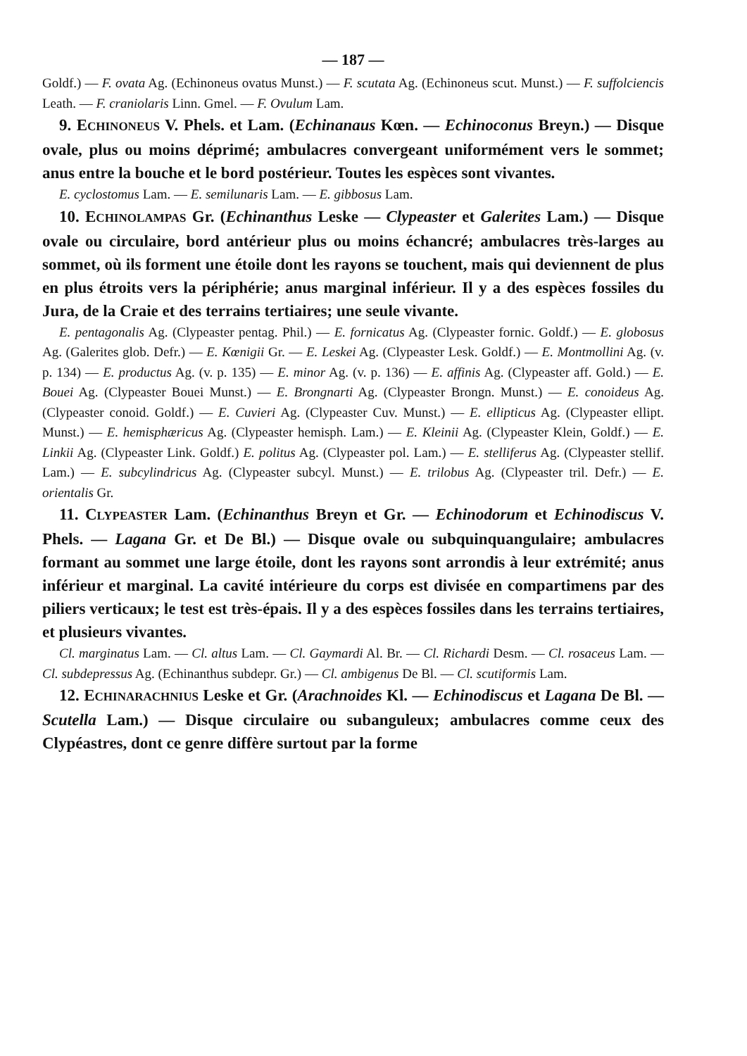— 187 —
Goldf.) — F. ovata Ag. (Echinoneus ovatus Munst.) — F. scutata Ag. (Echinoneus scut. Munst.) — F. suffolciencis Leath. — F. craniolaris Linn. Gmel. — F. Ovulum Lam.
9. ECHINONEUS V. Phels. et Lam. (Echinanaus Kœn. — Echinoconus Breyn.) — Disque ovale, plus ou moins déprimé; ambulacres convergeant uniformément vers le sommet; anus entre la bouche et le bord postérieur. Toutes les espèces sont vivantes.
E. cyclostomus Lam. — E. semilunaris Lam. — E. gibbosus Lam.
10. ECHINOLAMPAS Gr. (Echinanthus Leske — Clypeaster et Galerites Lam.) — Disque ovale ou circulaire, bord antérieur plus ou moins échancré; ambulacres très-larges au sommet, où ils forment une étoile dont les rayons se touchent, mais qui deviennent de plus en plus étroits vers la périphérie; anus marginal inférieur. Il y a des espèces fossiles du Jura, de la Craie et des terrains tertiaires; une seule vivante.
E. pentagonalis Ag. (Clypeaster pentag. Phil.) — E. fornicatus Ag. (Clypeaster fornic. Goldf.) — E. globosus Ag. (Galerites glob. Defr.) — E. Kœnigii Gr. — E. Leskei Ag. (Clypeaster Lesk. Goldf.) — E. Montmollini Ag. (v. p. 134) — E. productus Ag. (v. p. 135) — E. minor Ag. (v. p. 136) — E. affinis Ag. (Clypeaster aff. Gold.) — E. Bouei Ag. (Clypeaster Bouei Munst.) — E. Brongnarti Ag. (Clypeaster Brongn. Munst.) — E. conoideus Ag. (Clypeaster conoid. Goldf.) — E. Cuvieri Ag. (Clypeaster Cuv. Munst.) — E. ellipticus Ag. (Clypeaster ellipt. Munst.) — E. hemisphæricus Ag. (Clypeaster hemisph. Lam.) — E. Kleinii Ag. (Clypeaster Klein, Goldf.) — E. Linkii Ag. (Clypeaster Link. Goldf.) E. politus Ag. (Clypeaster pol. Lam.) — E. stelliferus Ag. (Clypeaster stellif. Lam.) — E. subcylindricus Ag. (Clypeaster subcyl. Munst.) — E. trilobus Ag. (Clypeaster tril. Defr.) — E. orientalis Gr.
11. CLYPEASTER Lam. (Echinanthus Breyn et Gr. — Echinodorum et Echinodiscus V. Phels. — Lagana Gr. et De Bl.) — Disque ovale ou subquinquangulaire; ambulacres formant au sommet une large étoile, dont les rayons sont arrondis à leur extrémité; anus inférieur et marginal. La cavité intérieure du corps est divisée en compartimens par des piliers verticaux; le test est très-épais. Il y a des espèces fossiles dans les terrains tertiaires, et plusieurs vivantes.
Cl. marginatus Lam. — Cl. altus Lam. — Cl. Gaymardi Al. Br. — Cl. Richardi Desm. — Cl. rosaceus Lam. — Cl. subdepressus Ag. (Echinanthus subdepr. Gr.) — Cl. ambigenus De Bl. — Cl. scutiformis Lam.
12. ECHINARACHNIUS Leske et Gr. (Arachnoides Kl. — Echinodiscus et Lagana De Bl. — Scutella Lam.) — Disque circulaire ou subanguleux; ambulacres comme ceux des Clypéastres, dont ce genre diffère surtout par la forme